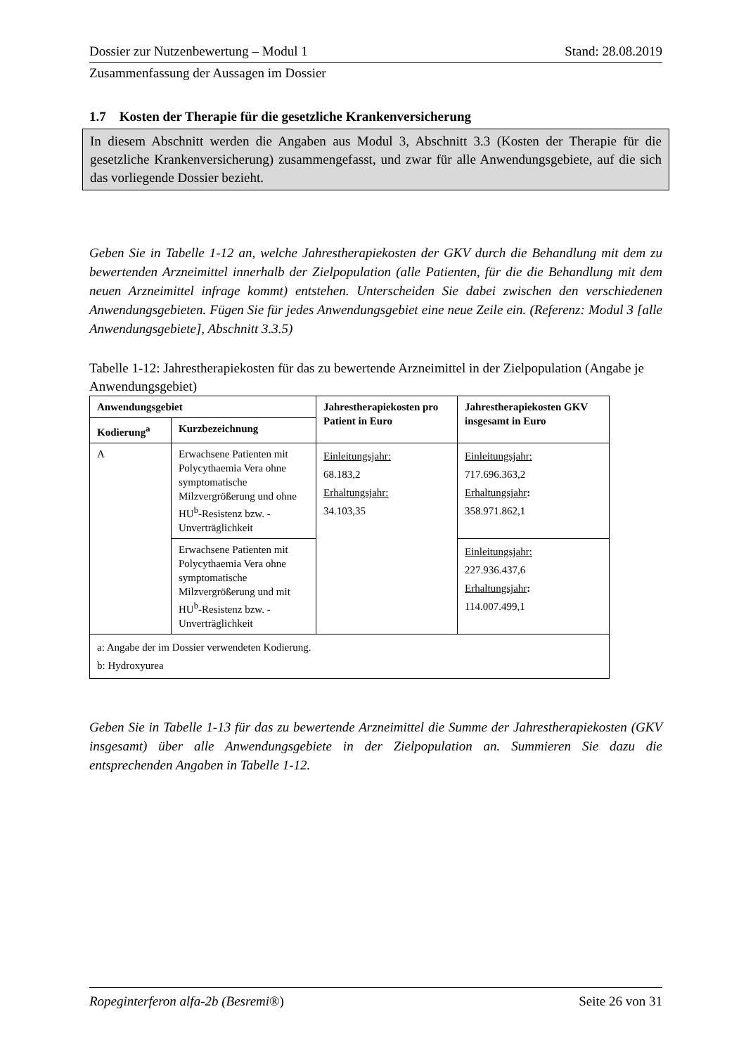Dossier zur Nutzenbewertung – Modul 1 Stand: 28.08.2019
Zusammenfassung der Aussagen im Dossier
1.7 Kosten der Therapie für die gesetzliche Krankenversicherung
In diesem Abschnitt werden die Angaben aus Modul 3, Abschnitt 3.3 (Kosten der Therapie für die gesetzliche Krankenversicherung) zusammengefasst, und zwar für alle Anwendungs­gebiete, auf die sich das vorliegende Dossier bezieht.
Geben Sie in Tabelle 1-12 an, welche Jahrestherapiekosten der GKV durch die Behandlung mit dem zu bewertenden Arzneimittel innerhalb der Zielpopulation (alle Patienten, für die die Behandlung mit dem neuen Arzneimittel infrage kommt) entstehen. Unterscheiden Sie dabei zwischen den verschiedenen Anwendungsgebieten. Fügen Sie für jedes Anwendungsgebiet eine neue Zeile ein. (Referenz: Modul 3 [alle Anwendungsgebiete], Abschnitt 3.3.5)
Tabelle 1-12: Jahrestherapiekosten für das zu bewertende Arzneimittel in der Zielpopulation (Angabe je Anwendungsgebiet)
| Anwendungsgebiet | | Jahrestherapiekosten pro Patient in Euro | Jahrestherapiekosten GKV insgesamt in Euro |
| --- | --- | --- | --- |
| Kodierung<sup>a</sup> | Kurzbezeichnung | | |
| A | Erwachsene Patienten mit Polycythaemia Vera ohne symptomatische Milzvergrößerung und ohne HU<sup>b</sup>-Resistenz bzw. -Unverträglichkeit | Einleitungsjahr: 68.183,2 Erhaltungsjahr: 34.103,35 | Einleitungsjahr: 717.696.363,2 Erhaltungsjahr : 358.971.862,1 |
| | Erwachsene Patienten mit Polycythaemia Vera ohne symptomatische Milzvergrößerung und mit HU<sup>b</sup>-Resistenz bzw. -Unverträglichkeit | | Einleitungsjahr: 227.936.437,6 Erhaltungsjahr : 114.007.499,1 |
| a: Angabe der im Dossier verwendeten Kodierung. b: Hydroxyurea | | | |
Geben Sie in Tabelle 1-13 für das zu bewertende Arzneimittel die Summe der Jahrestherapiekosten (GKV insgesamt) über alle Anwendungsgebiete in der Zielpopulation an. Summieren Sie dazu die entsprechenden Angaben in Tabelle 1-12.
Ropeginterferon alfa-2b (Besremi®) Seite 26 von 31